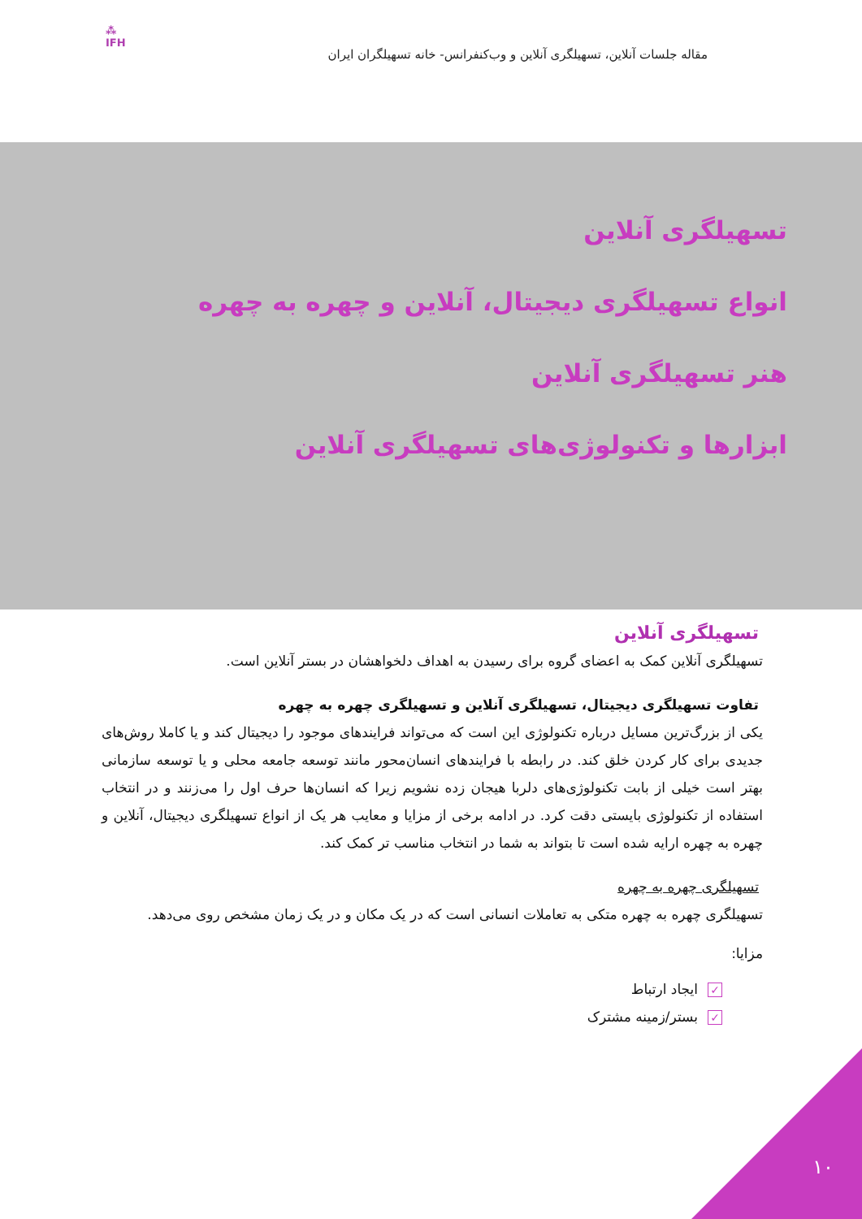مقاله جلسات آنلاین، تسهیلگری آنلاین و وب‌کنفرانس- خانه تسهیلگران ایران
⁂
IFH
تسهیلگری آنلاین
انواع تسهیلگری دیجیتال، آنلاین و چهره به چهره
هنر تسهیلگری آنلاین
ابزارها و تکنولوژی‌های تسهیلگری آنلاین
تسهیلگری آنلاین
تسهیلگری آنلاین کمک به اعضای گروه برای رسیدن به اهداف دلخواهشان در بستر آنلاین است.
تفاوت تسهیلگری دیجیتال، تسهیلگری آنلاین و تسهیلگری چهره به چهره
یکی از بزرگ‌ترین مسایل درباره تکنولوژی این است که می‌تواند فرایندهای موجود را دیجیتال کند و یا کاملا روش‌های جدیدی برای کار کردن خلق کند. در رابطه با فرایندهای انسان‌محور مانند توسعه جامعه محلی و یا توسعه سازمانی بهتر است خیلی از بابت تکنولوژی‌های دلربا هیجان زده نشویم زیرا که انسان‌ها حرف اول را می‌زنند و در انتخاب استفاده از تکنولوژی بایستی دقت کرد. در ادامه برخی از مزایا و معایب هر یک از انواع تسهیلگری دیجیتال، آنلاین و چهره به چهره ارایه شده است تا بتواند به شما در انتخاب مناسب تر کمک کند.
تسهیلگری چهره به چهره
تسهیلگری چهره به چهره متکی به تعاملات انسانی است که در یک مکان و در یک زمان مشخص روی می‌دهد.
مزایا:
✓ ایجاد ارتباط
✓ بستر/زمینه مشترک
۱۰